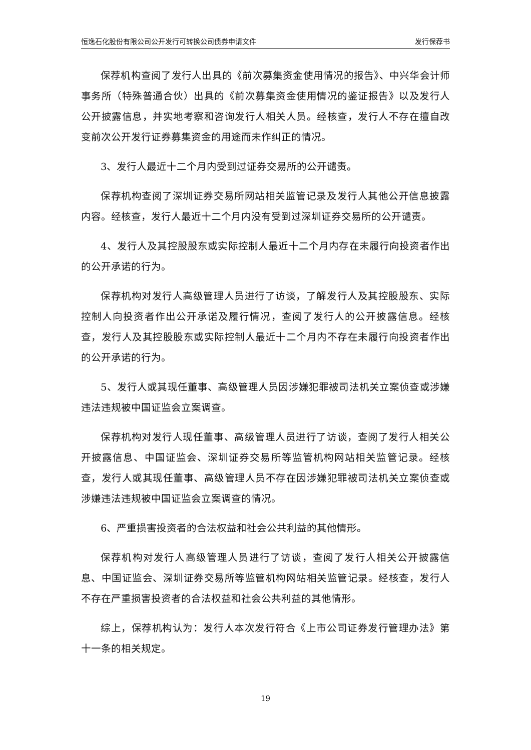恒逸石化股份有限公司公开发行可转换公司债券申请文件 发行保荐书
保荐机构查阅了发行人出具的《前次募集资金使用情况的报告》、中兴华会计师事务所（特殊普通合伙）出具的《前次募集资金使用情况的鉴证报告》以及发行人公开披露信息，并实地考察和咨询发行人相关人员。经核查，发行人不存在擅自改变前次公开发行证券募集资金的用途而未作纠正的情况。
3、发行人最近十二个月内受到过证券交易所的公开谴责。
保荐机构查阅了深圳证券交易所网站相关监管记录及发行人其他公开信息披露内容。经核查，发行人最近十二个月内没有受到过深圳证券交易所的公开谴责。
4、发行人及其控股股东或实际控制人最近十二个月内存在未履行向投资者作出的公开承诺的行为。
保荐机构对发行人高级管理人员进行了访谈，了解发行人及其控股股东、实际控制人向投资者作出公开承诺及履行情况，查阅了发行人的公开披露信息。经核查，发行人及其控股股东或实际控制人最近十二个月内不存在未履行向投资者作出的公开承诺的行为。
5、发行人或其现任董事、高级管理人员因涉嫌犯罪被司法机关立案侦查或涉嫌违法违规被中国证监会立案调查。
保荐机构对发行人现任董事、高级管理人员进行了访谈，查阅了发行人相关公开披露信息、中国证监会、深圳证券交易所等监管机构网站相关监管记录。经核查，发行人或其现任董事、高级管理人员不存在因涉嫌犯罪被司法机关立案侦查或涉嫌违法违规被中国证监会立案调查的情况。
6、严重损害投资者的合法权益和社会公共利益的其他情形。
保荐机构对发行人高级管理人员进行了访谈，查阅了发行人相关公开披露信息、中国证监会、深圳证券交易所等监管机构网站相关监管记录。经核查，发行人不存在严重损害投资者的合法权益和社会公共利益的其他情形。
综上，保荐机构认为：发行人本次发行符合《上市公司证券发行管理办法》第十一条的相关规定。
19